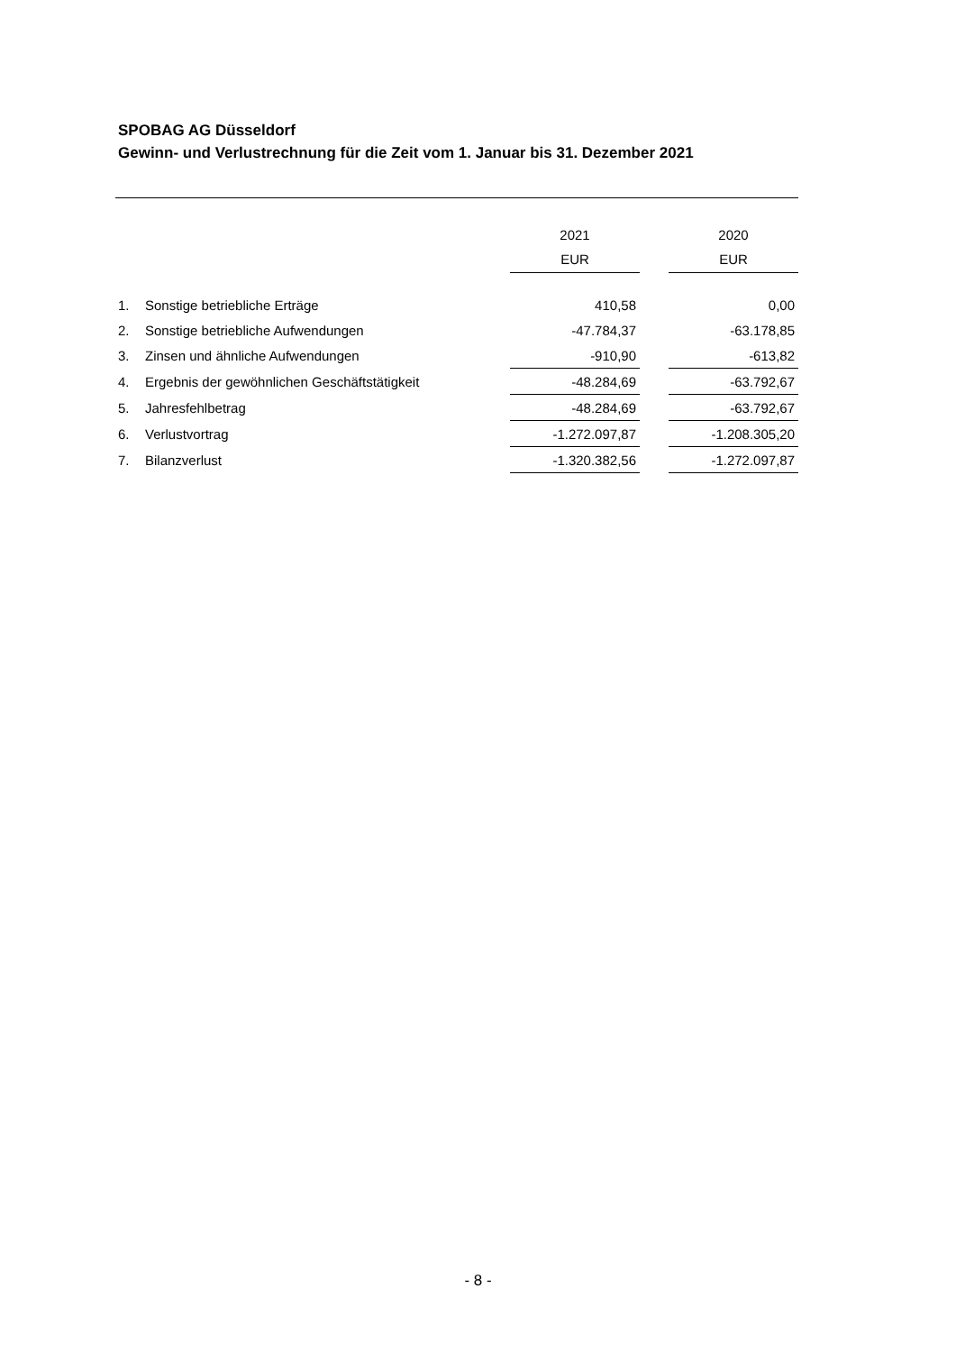SPOBAG AG Düsseldorf
Gewinn- und Verlustrechnung für die Zeit vom 1. Januar bis 31. Dezember 2021
| | | 2021 | | 2020 |
| --- | --- | --- | --- | --- |
| | | EUR | | EUR |
| 1. | Sonstige betriebliche Erträge | 410,58 | | 0,00 |
| 2. | Sonstige betriebliche Aufwendungen | -47.784,37 | | -63.178,85 |
| 3. | Zinsen und ähnliche Aufwendungen | -910,90 | | -613,82 |
| 4. | Ergebnis der gewöhnlichen Geschäftstätigkeit | -48.284,69 | | -63.792,67 |
| 5. | Jahresfehlbetrag | -48.284,69 | | -63.792,67 |
| 6. | Verlustvortrag | -1.272.097,87 | | -1.208.305,20 |
| 7. | Bilanzverlust | -1.320.382,56 | | -1.272.097,87 |
- 8 -